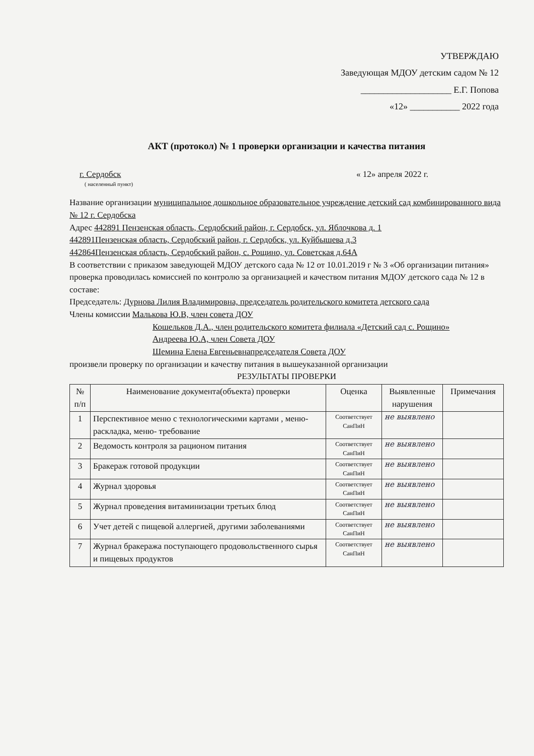УТВЕРЖДАЮ
Заведующая МДОУ детским садом № 12
____________________ Е.Г. Попова
«12» ___________ 2022 года
АКТ (протокол) № 1 проверки организации и качества питания
г. Сердобск « 12» апреля 2022 г.
( населенный пункт)
Название организации муниципальное дошкольное образовательное учреждение детский сад комбинированного вида № 12 г. Сердобска
Адрес 442891 Пензенская область, Сердобский район, г. Сердобск, ул. Яблочкова д. 1
442891Пензенская область, Сердобский район, г. Сердобск, ул. Куйбышева д.3
442864Пензенская область, Сердобский район, с. Рощино, ул. Советская д.64А
В соответствии с приказом заведующей МДОУ детского сада № 12 от 10.01.2019 г № 3 «Об организации питания» проверка проводилась комиссией по контролю за организацией и качеством питания МДОУ детского сада № 12 в составе:
Председатель: Дурнова Лилия Владимировна, председатель родительского комитета детского сада
Члены комиссии Малькова Ю.В, член совета ДОУ
Кошельков Д.А., член родительского комитета филиала «Детский сад с. Рощино»
Андреева Ю.А, член Совета ДОУ
Шемина Елена Евгеньевнапредседателя Совета ДОУ
произвели проверку по организации и качеству питания в вышеуказанной организации
РЕЗУЛЬТАТЫ ПРОВЕРКИ
| № п/п | Наименование документа(объекта) проверки | Оценка | Выявленные нарушения | Примечания |
| --- | --- | --- | --- | --- |
| 1 | Перспективное меню с технологическими картами , меню-раскладка, меню- требование | Соответствует СанПиН | не выявлено | |
| 2 | Ведомость контроля за рационом питания | Соответствует СанПиН | не выявлено | |
| 3 | Бракераж готовой продукции | Соответствует СанПиН | не выявлено | |
| 4 | Журнал здоровья | Соответствует СанПиН | не выявлено | |
| 5 | Журнал проведения витаминизации третьих блюд | Соответствует СанПиН | не выявлено | |
| 6 | Учет детей с пищевой аллергией, другими заболеваниями | Соответствует СанПиН | не выявлено | |
| 7 | Журнал бракеража поступающего продовольственного сырья и пищевых продуктов | Соответствует СанПиН | не выявлено | |